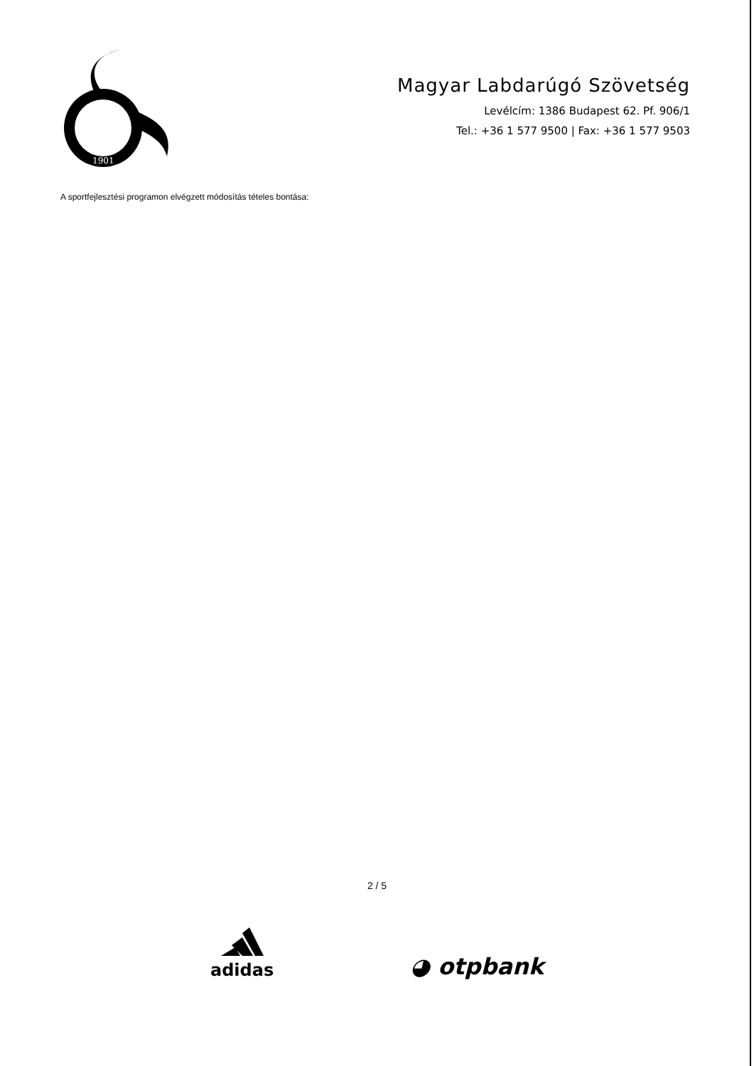1901
Magyar Labdarúgó Szövetség
Levélcím: 1386 Budapest 62. Pf. 906/1
Tel.: +36 1 577 9500 | Fax: +36 1 577 9503
A sportfejlesztési programon elvégzett módosítás tételes bontása:
2 / 5
adidas
◕ otpbank